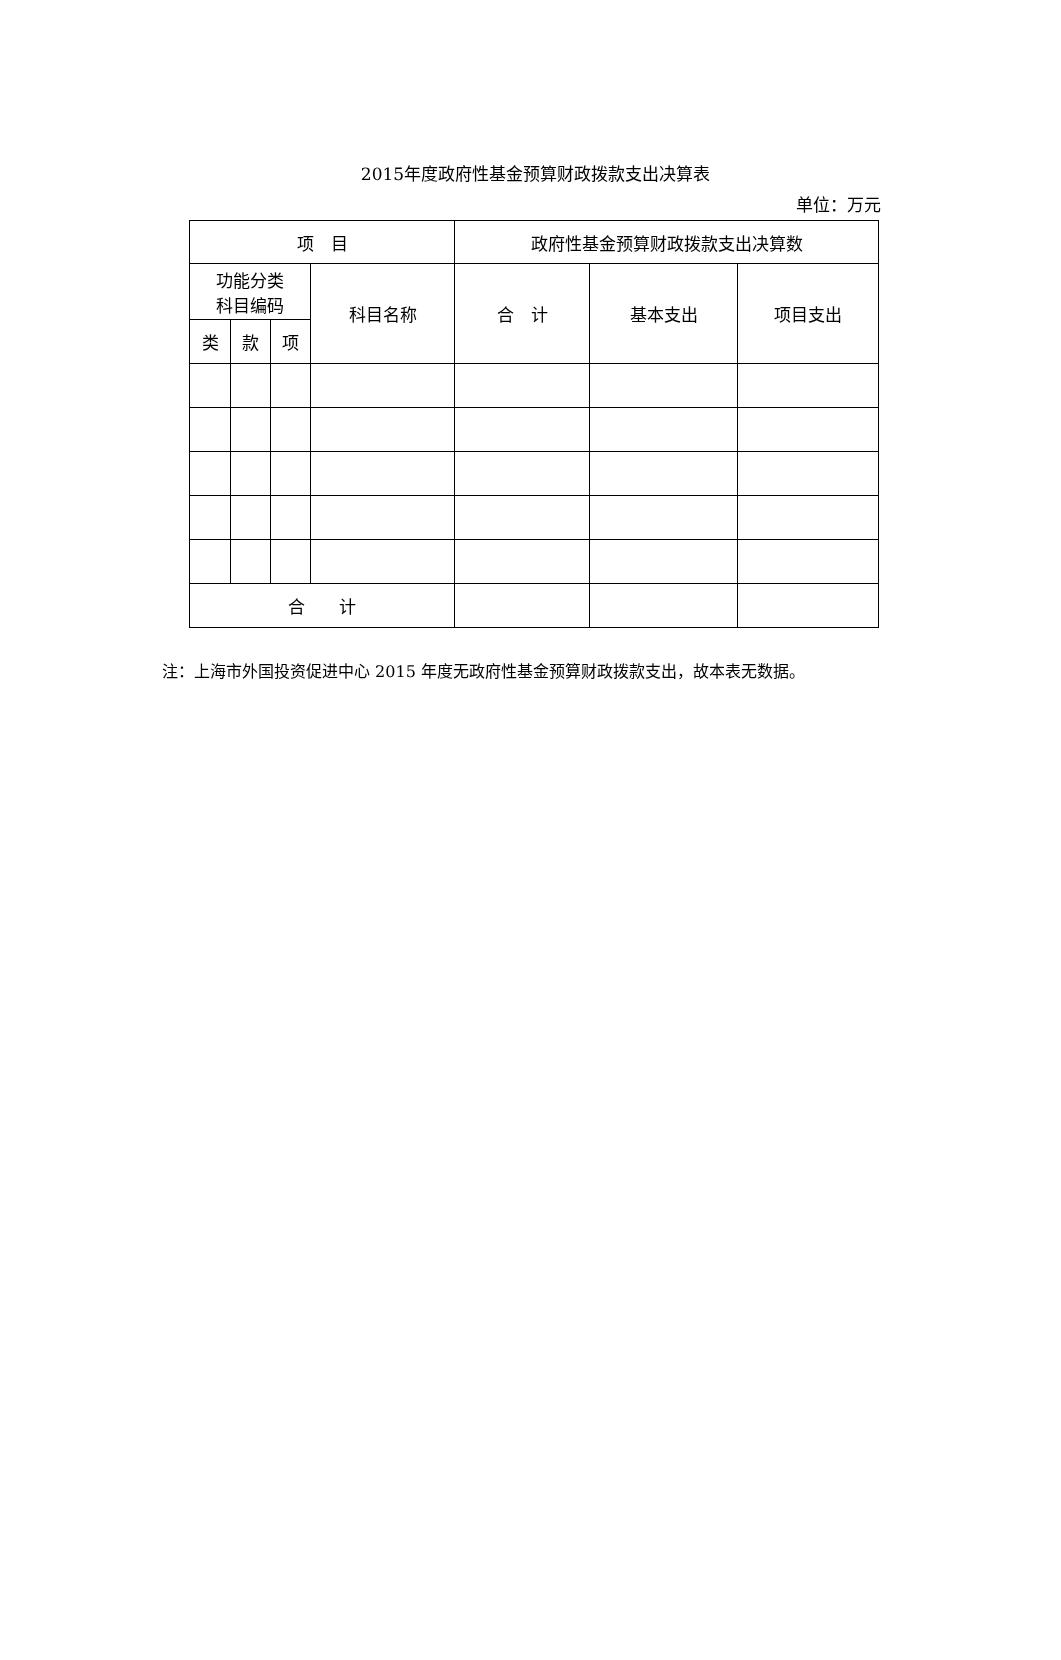2015年度政府性基金预算财政拨款支出决算表
单位：万元
| 项 目 | | | | 政府性基金预算财政拨款支出决算数 | | |
| --- | --- | --- | --- | --- | --- | --- |
| 功能分类 科目编码 | | | 科目名称 | 合 计 | 基本支出 | 项目支出 |
| 类 | 款 | 项 | | | | |
| 合 计 | | | | | | |
注：上海市外国投资促进中心 2015 年度无政府性基金预算财政拨款支出，故本表无数据。